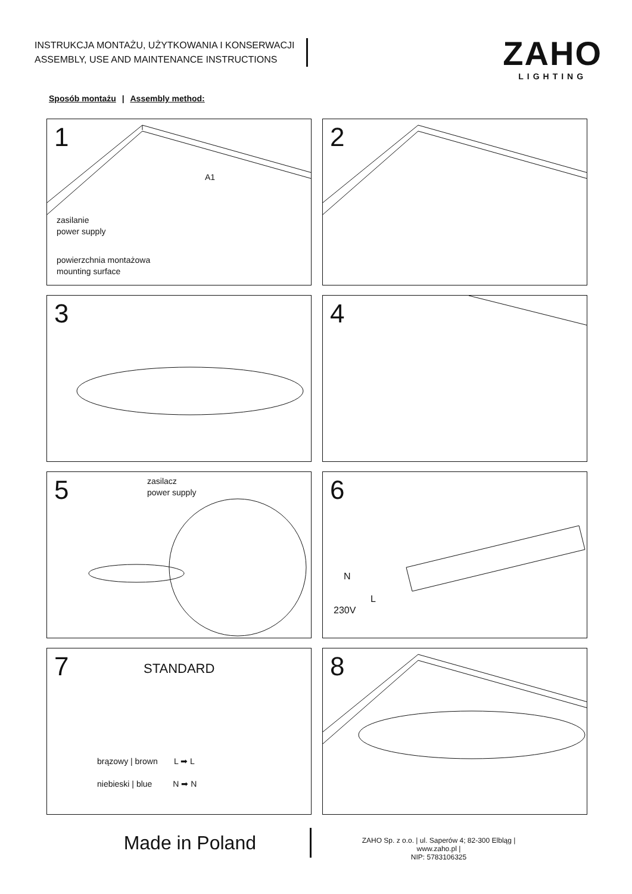INSTRUKCJA MONTAŻU, UŻYTKOWANIA I KONSERWACJI
ASSEMBLY, USE AND MAINTENANCE INSTRUCTIONS
ZAHO
LIGHTING
Sposób montażu | Assembly method:
1
zasilanie
power supply
powierzchnia montażowa
mounting surface
A1
2
3
4
5
zasilacz
power supply
6
N
L
230V
7
STANDARD
brązowy | brown L ➡ L
niebieski | blue N ➡ N
8
Made in Poland
ZAHO Sp. z o.o. | ul. Saperów 4; 82-300 Elbląg | www.zaho.pl |
NIP: 5783106325